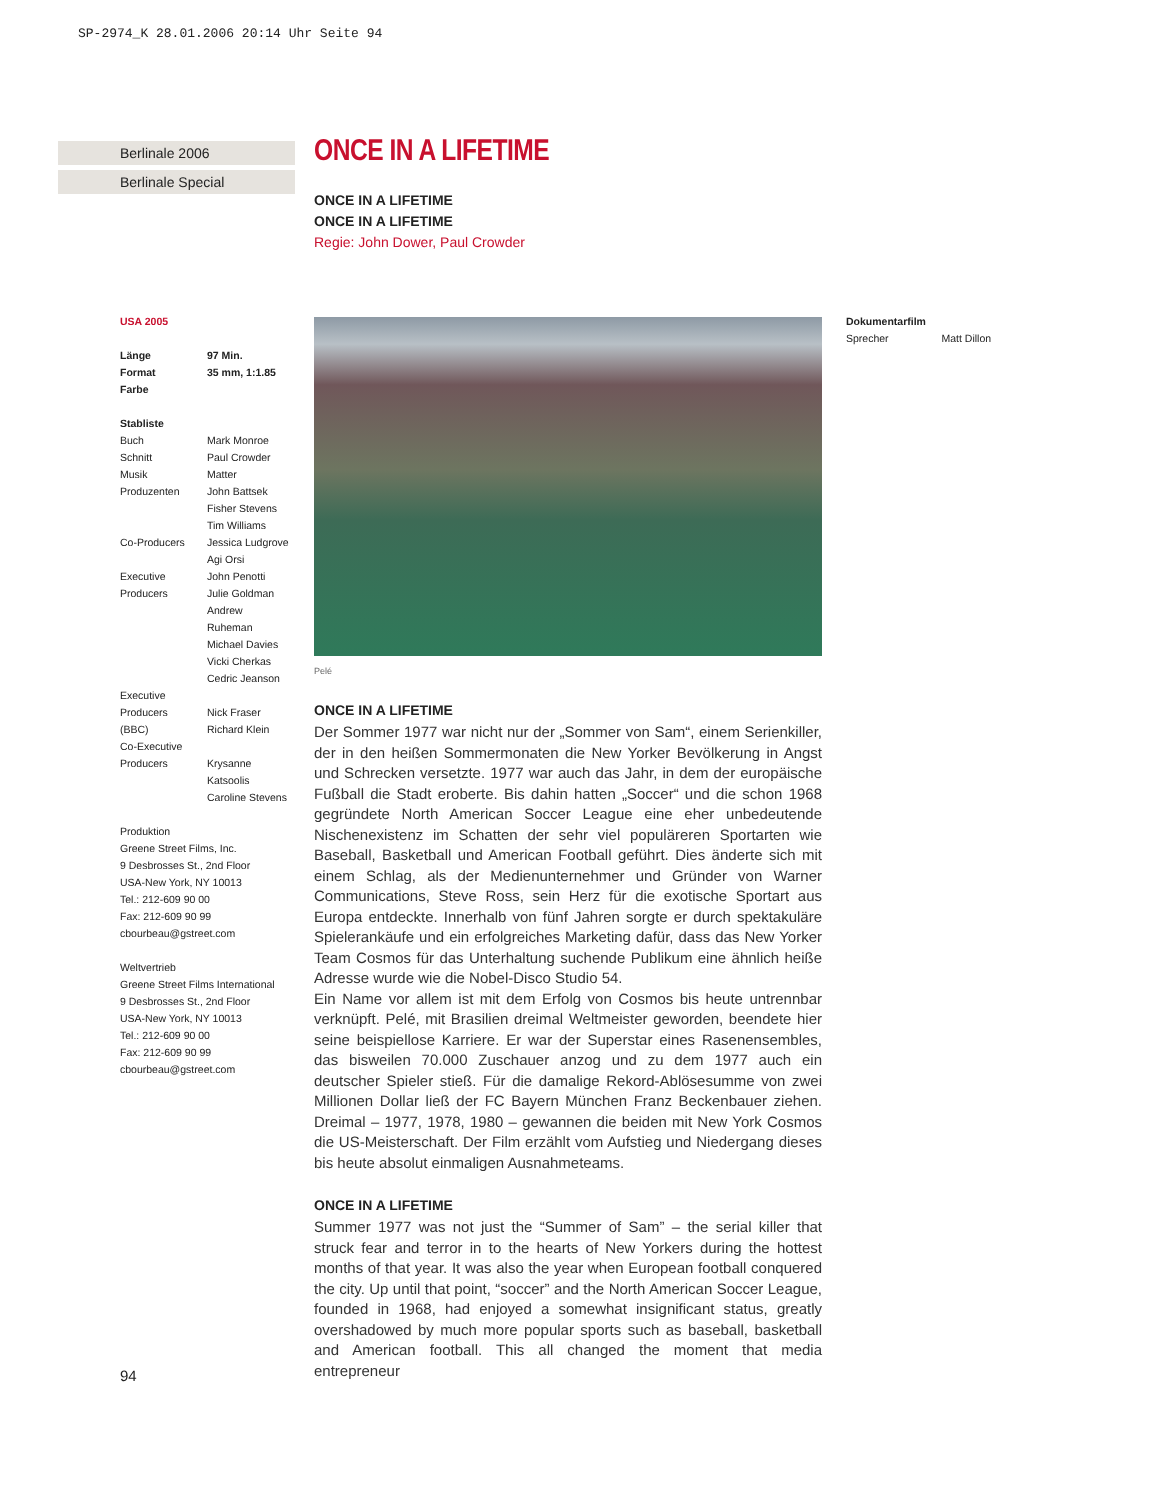SP-2974_K 28.01.2006 20:14 Uhr Seite 94
Berlinale 2006
Berlinale Special
ONCE IN A LIFETIME
ONCE IN A LIFETIME
ONCE IN A LIFETIME
Regie: John Dower, Paul Crowder
Pelé
ONCE IN A LIFETIME
Der Sommer 1977 war nicht nur der „Sommer von Sam“, einem Serienkiller, der in den heißen Sommermonaten die New Yorker Bevölkerung in Angst und Schrecken versetzte. 1977 war auch das Jahr, in dem der europäische Fußball die Stadt eroberte. Bis dahin hatten „Soccer“ und die schon 1968 gegründete North American Soccer League eine eher unbedeutende Nischenexistenz im Schatten der sehr viel populäreren Sportarten wie Baseball, Basketball und American Football geführt. Dies änderte sich mit einem Schlag, als der Medienunternehmer und Gründer von Warner Communications, Steve Ross, sein Herz für die exotische Sportart aus Europa entdeckte. Innerhalb von fünf Jahren sorgte er durch spektakuläre Spielerankäufe und ein erfolgreiches Marketing dafür, dass das New Yorker Team Cosmos für das Unterhaltung suchende Publikum eine ähnlich heiße Adresse wurde wie die Nobel-Disco Studio 54.
Ein Name vor allem ist mit dem Erfolg von Cosmos bis heute untrennbar verknüpft. Pelé, mit Brasilien dreimal Weltmeister geworden, beendete hier seine beispiellose Karriere. Er war der Superstar eines Rasenensembles, das bisweilen 70.000 Zuschauer anzog und zu dem 1977 auch ein deutscher Spieler stieß. Für die damalige Rekord-Ablösesumme von zwei Millionen Dollar ließ der FC Bayern München Franz Beckenbauer ziehen. Dreimal – 1977, 1978, 1980 – gewannen die beiden mit New York Cosmos die US-Meisterschaft. Der Film erzählt vom Aufstieg und Niedergang dieses bis heute absolut einmaligen Ausnahmeteams.
ONCE IN A LIFETIME
Summer 1977 was not just the “Summer of Sam” – the serial killer that struck fear and terror in to the hearts of New Yorkers during the hottest months of that year. It was also the year when European football conquered the city. Up until that point, “soccer” and the North American Soccer League, founded in 1968, had enjoyed a somewhat insignificant status, greatly overshadowed by much more popular sports such as baseball, basketball and American football. This all changed the moment that media entrepreneur
USA 2005
| Länge | 97 Min. |
| Format | 35 mm, 1:1.85 |
| Farbe | |
Stabliste
| Buch | Mark Monroe |
| Schnitt | Paul Crowder |
| Musik | Matter |
| Produzenten | John Battsek Fisher Stevens Tim Williams |
| Co-Producers | Jessica Ludgrove Agi Orsi |
| Executive Producers | John Penotti Julie Goldman Andrew Ruheman Michael Davies Vicki Cherkas Cedric Jeanson |
| Executive Producers (BBC) | Nick Fraser Richard Klein |
| Co-Executive Producers | Krysanne Katsoolis Caroline Stevens |
Produktion
Greene Street Films, Inc.
9 Desbrosses St., 2nd Floor
USA-New York, NY 10013
Tel.: 212-609 90 00
Fax: 212-609 90 99
cbourbeau@gstreet.com
Weltvertrieb
Greene Street Films International
9 Desbrosses St., 2nd Floor
USA-New York, NY 10013
Tel.: 212-609 90 00
Fax: 212-609 90 99
cbourbeau@gstreet.com
Dokumentarfilm
Sprecher Matt Dillon
94